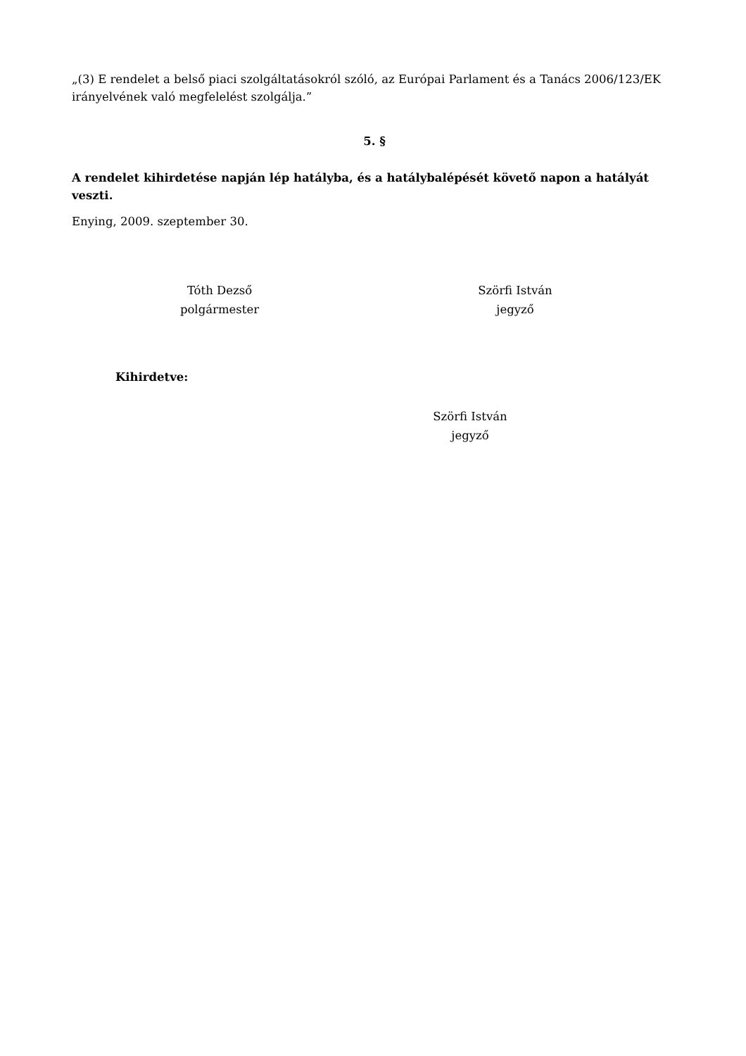„(3) E rendelet a belső piaci szolgáltatásokról szóló, az Európai Parlament és a Tanács 2006/123/EK irányelvének való megfelelést szolgálja.”
5. §
A rendelet kihirdetése napján lép hatályba, és a hatálybalépését követő napon a hatályát veszti.
Enying, 2009. szeptember 30.
Tóth Dezső
polgármester
Szörfi István
jegyző
Kihirdetve:
Szörfi István
jegyző